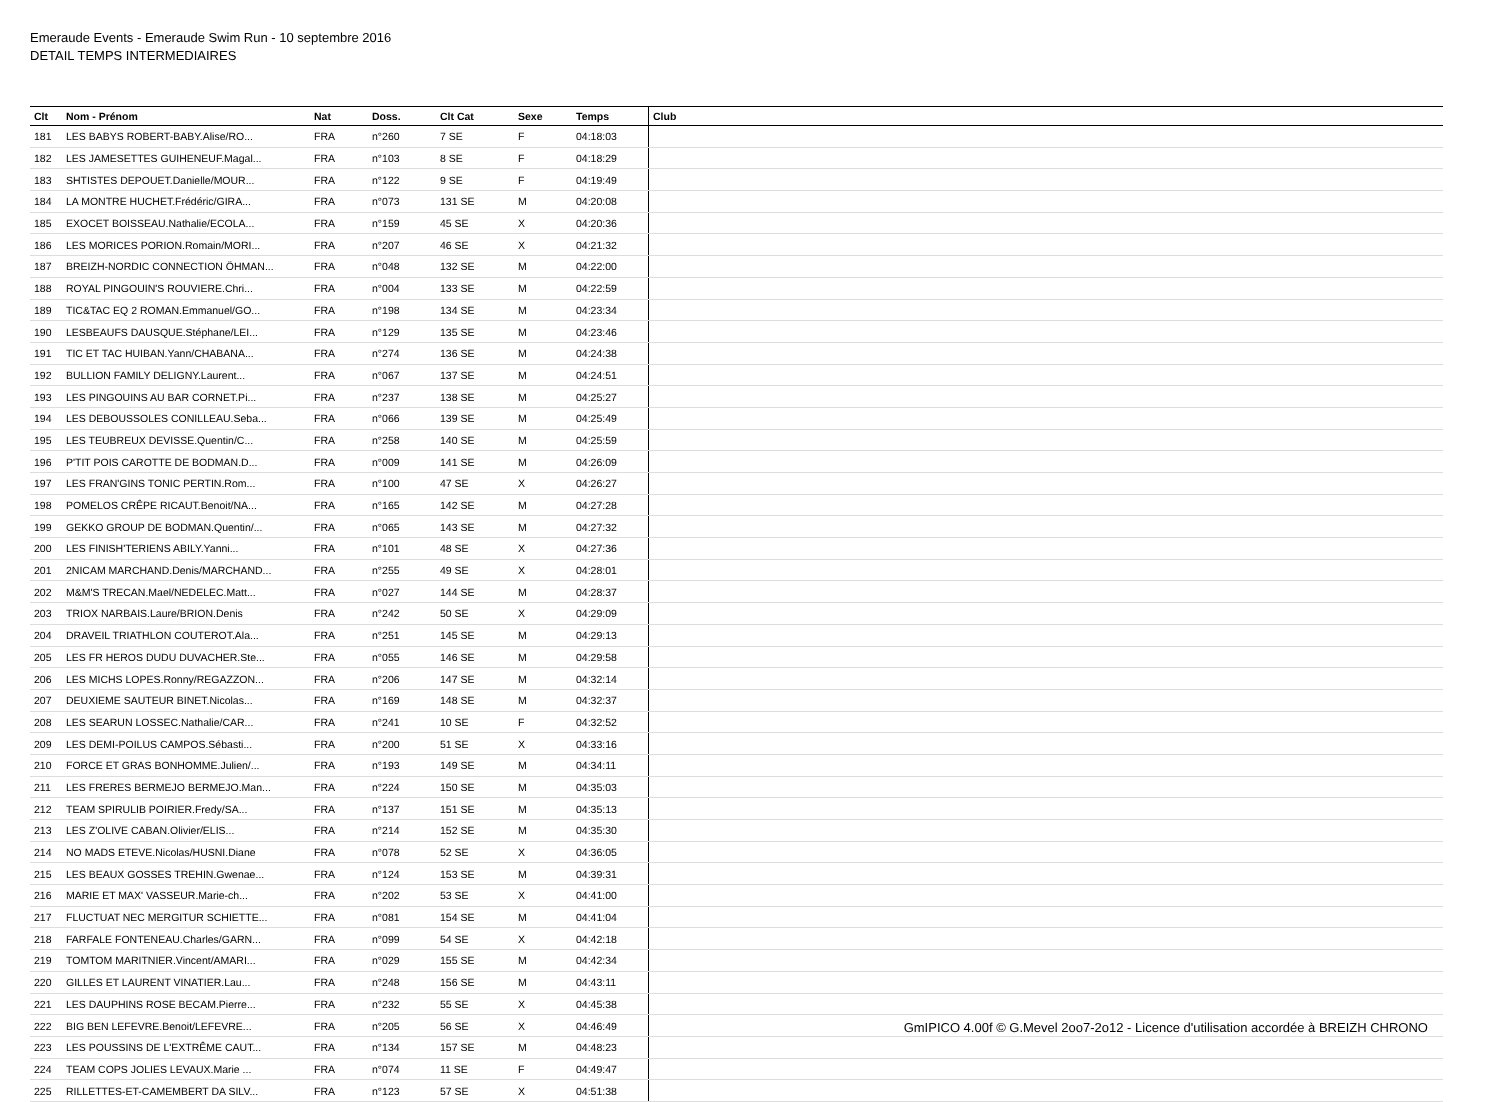Emeraude Events - Emeraude Swim Run - 10 septembre 2016
DETAIL TEMPS INTERMEDIAIRES
| Clt | Nom - Prénom | Nat | Doss. | Clt Cat | Sexe | Temps | Club |
| --- | --- | --- | --- | --- | --- | --- | --- |
| 181 | LES BABYS ROBERT-BABY.Alise/RO... | FRA | n°260 | 7 SE | F | 04:18:03 | |
| 182 | LES JAMESETTES GUIHENEUF.Magal... | FRA | n°103 | 8 SE | F | 04:18:29 | |
| 183 | SHTISTES DEPOUET.Danielle/MOUR... | FRA | n°122 | 9 SE | F | 04:19:49 | |
| 184 | LA MONTRE HUCHET.Frédéric/GIRA... | FRA | n°073 | 131 SE | M | 04:20:08 | |
| 185 | EXOCET BOISSEAU.Nathalie/ECOLA... | FRA | n°159 | 45 SE | X | 04:20:36 | |
| 186 | LES MORICES PORION.Romain/MORI... | FRA | n°207 | 46 SE | X | 04:21:32 | |
| 187 | BREIZH-NORDIC CONNECTION ÖHMAN... | FRA | n°048 | 132 SE | M | 04:22:00 | |
| 188 | ROYAL PINGOUIN'S ROUVIERE.Chri... | FRA | n°004 | 133 SE | M | 04:22:59 | |
| 189 | TIC&TAC EQ 2 ROMAN.Emmanuel/GO... | FRA | n°198 | 134 SE | M | 04:23:34 | |
| 190 | LESBEAUFS DAUSQUE.Stéphane/LEI... | FRA | n°129 | 135 SE | M | 04:23:46 | |
| 191 | TIC ET TAC HUIBAN.Yann/CHABANA... | FRA | n°274 | 136 SE | M | 04:24:38 | |
| 192 | BULLION FAMILY DELIGNY.Laurent... | FRA | n°067 | 137 SE | M | 04:24:51 | |
| 193 | LES PINGOUINS AU BAR CORNET.Pi... | FRA | n°237 | 138 SE | M | 04:25:27 | |
| 194 | LES DEBOUSSOLES CONILLEAU.Seba... | FRA | n°066 | 139 SE | M | 04:25:49 | |
| 195 | LES TEUBREUX DEVISSE.Quentin/C... | FRA | n°258 | 140 SE | M | 04:25:59 | |
| 196 | P'TIT POIS CAROTTE DE BODMAN.D... | FRA | n°009 | 141 SE | M | 04:26:09 | |
| 197 | LES FRAN'GINS TONIC PERTIN.Rom... | FRA | n°100 | 47 SE | X | 04:26:27 | |
| 198 | POMELOS CRÊPE RICAUT.Benoit/NA... | FRA | n°165 | 142 SE | M | 04:27:28 | |
| 199 | GEKKO GROUP DE BODMAN.Quentin/... | FRA | n°065 | 143 SE | M | 04:27:32 | |
| 200 | LES FINISH'TERIENS ABILY.Yanni... | FRA | n°101 | 48 SE | X | 04:27:36 | |
| 201 | 2NICAM MARCHAND.Denis/MARCHAND... | FRA | n°255 | 49 SE | X | 04:28:01 | |
| 202 | M&M'S TRECAN.Mael/NEDELEC.Matt... | FRA | n°027 | 144 SE | M | 04:28:37 | |
| 203 | TRIOX NARBAIS.Laure/BRION.Denis | FRA | n°242 | 50 SE | X | 04:29:09 | |
| 204 | DRAVEIL TRIATHLON COUTEROT.Ala... | FRA | n°251 | 145 SE | M | 04:29:13 | |
| 205 | LES FR HEROS DUDU DUVACHER.Ste... | FRA | n°055 | 146 SE | M | 04:29:58 | |
| 206 | LES MICHS LOPES.Ronny/REGAZZON... | FRA | n°206 | 147 SE | M | 04:32:14 | |
| 207 | DEUXIEME SAUTEUR BINET.Nicolas... | FRA | n°169 | 148 SE | M | 04:32:37 | |
| 208 | LES SEARUN LOSSEC.Nathalie/CAR... | FRA | n°241 | 10 SE | F | 04:32:52 | |
| 209 | LES DEMI-POILUS CAMPOS.Sébasti... | FRA | n°200 | 51 SE | X | 04:33:16 | |
| 210 | FORCE ET GRAS BONHOMME.Julien/... | FRA | n°193 | 149 SE | M | 04:34:11 | |
| 211 | LES FRERES BERMEJO BERMEJO.Man... | FRA | n°224 | 150 SE | M | 04:35:03 | |
| 212 | TEAM SPIRULIB POIRIER.Fredy/SA... | FRA | n°137 | 151 SE | M | 04:35:13 | |
| 213 | LES Z'OLIVE CABAN.Olivier/ELIS... | FRA | n°214 | 152 SE | M | 04:35:30 | |
| 214 | NO MADS ETEVE.Nicolas/HUSNI.Diane | FRA | n°078 | 52 SE | X | 04:36:05 | |
| 215 | LES BEAUX GOSSES TREHIN.Gwenae... | FRA | n°124 | 153 SE | M | 04:39:31 | |
| 216 | MARIE ET MAX' VASSEUR.Marie-ch... | FRA | n°202 | 53 SE | X | 04:41:00 | |
| 217 | FLUCTUAT NEC MERGITUR SCHIETTE... | FRA | n°081 | 154 SE | M | 04:41:04 | |
| 218 | FARFALE FONTENEAU.Charles/GARN... | FRA | n°099 | 54 SE | X | 04:42:18 | |
| 219 | TOMTOM MARITNIER.Vincent/AMARI... | FRA | n°029 | 155 SE | M | 04:42:34 | |
| 220 | GILLES ET LAURENT VINATIER.Lau... | FRA | n°248 | 156 SE | M | 04:43:11 | |
| 221 | LES DAUPHINS ROSE BECAM.Pierre... | FRA | n°232 | 55 SE | X | 04:45:38 | |
| 222 | BIG BEN LEFEVRE.Benoit/LEFEVRE... | FRA | n°205 | 56 SE | X | 04:46:49 | |
| 223 | LES POUSSINS DE L'EXTRÊME CAUT... | FRA | n°134 | 157 SE | M | 04:48:23 | |
| 224 | TEAM COPS JOLIES LEVAUX.Marie ... | FRA | n°074 | 11 SE | F | 04:49:47 | |
| 225 | RILLETTES-ET-CAMEMBERT DA SILV... | FRA | n°123 | 57 SE | X | 04:51:38 | |
GmIPICO 4.00f © G.Mevel 2oo7-2o12 - Licence d'utilisation accordée à BREIZH CHRONO